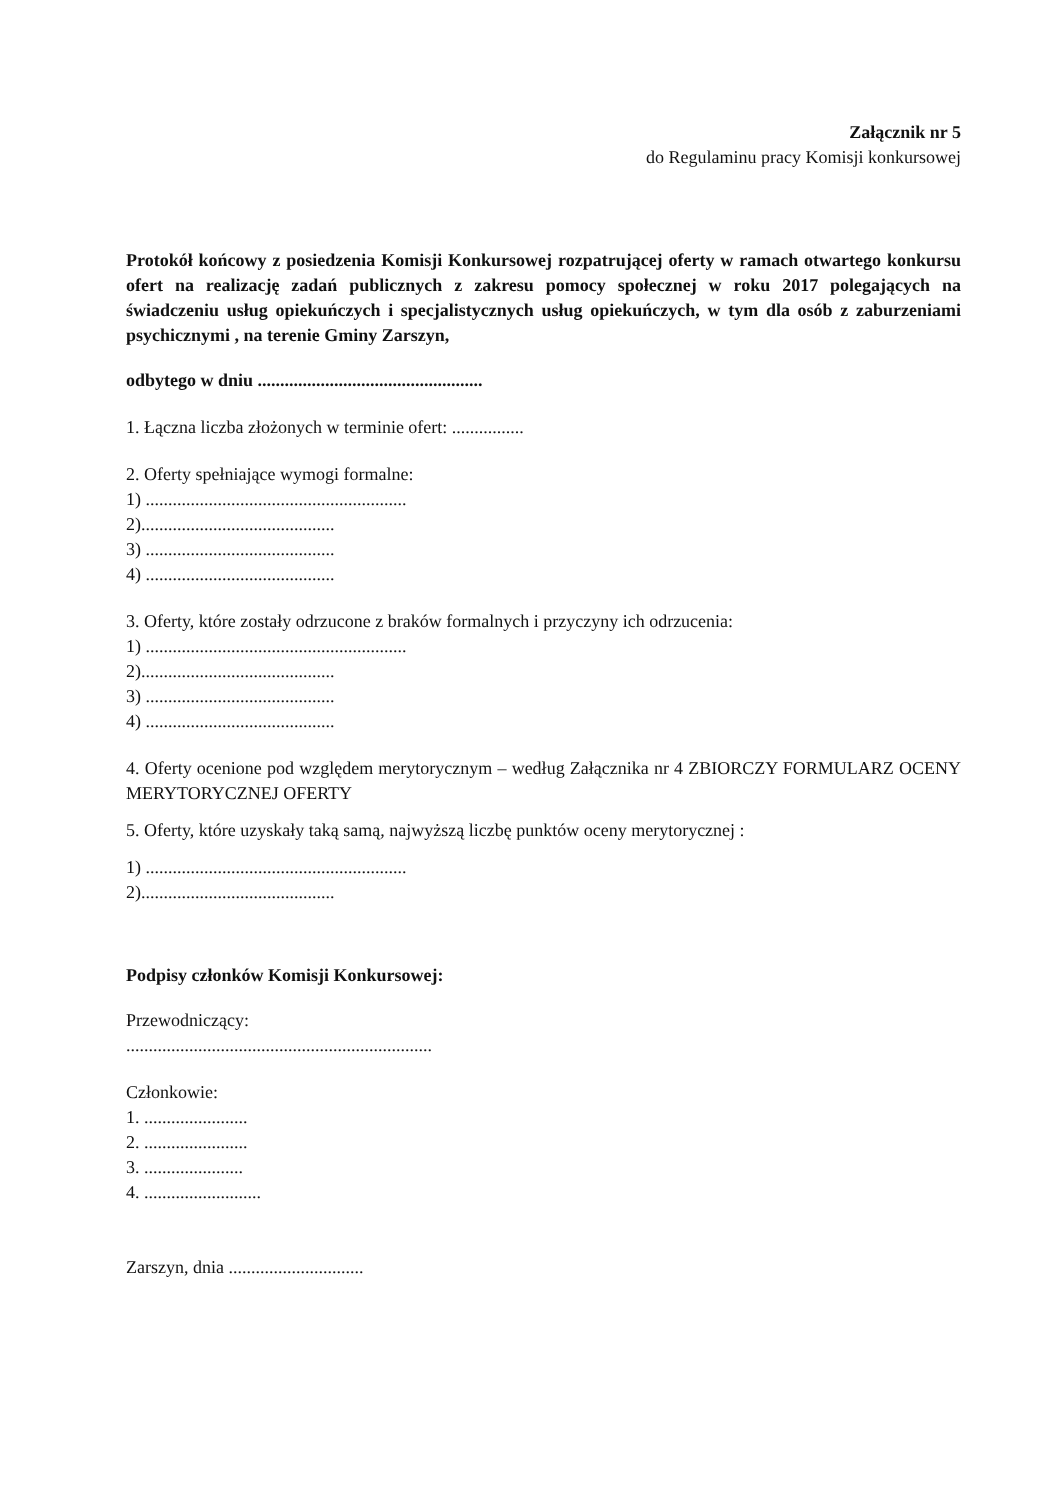Załącznik nr 5
do Regulaminu pracy Komisji konkursowej
Protokół końcowy z posiedzenia Komisji Konkursowej rozpatrującej oferty w ramach otwartego konkursu ofert na realizację zadań publicznych z zakresu pomocy społecznej w roku 2017 polegających na świadczeniu usług opiekuńczych i specjalistycznych usług opiekuńczych, w tym dla osób z zaburzeniami psychicznymi , na terenie Gminy Zarszyn,
odbytego w dniu ..................................................
1. Łączna liczba złożonych w terminie ofert: ................
2. Oferty spełniające wymogi formalne:
1) ..........................................................
2)...........................................
3) ..........................................
4) ..........................................
3. Oferty, które zostały odrzucone z braków formalnych i przyczyny ich odrzucenia:
1) ..........................................................
2)...........................................
3) ..........................................
4) ..........................................
4. Oferty ocenione pod względem merytorycznym – według Załącznika nr 4 ZBIORCZY FORMULARZ OCENY MERYTORYCZNEJ OFERTY
5. Oferty, które uzyskały taką samą, najwyższą liczbę punktów oceny merytorycznej :
1) ..........................................................
2)...........................................
Podpisy członków Komisji Konkursowej:
Przewodniczący:
....................................................................
Członkowie:
1. .......................
2. .......................
3. ......................
4. ..........................
Zarszyn, dnia ..............................